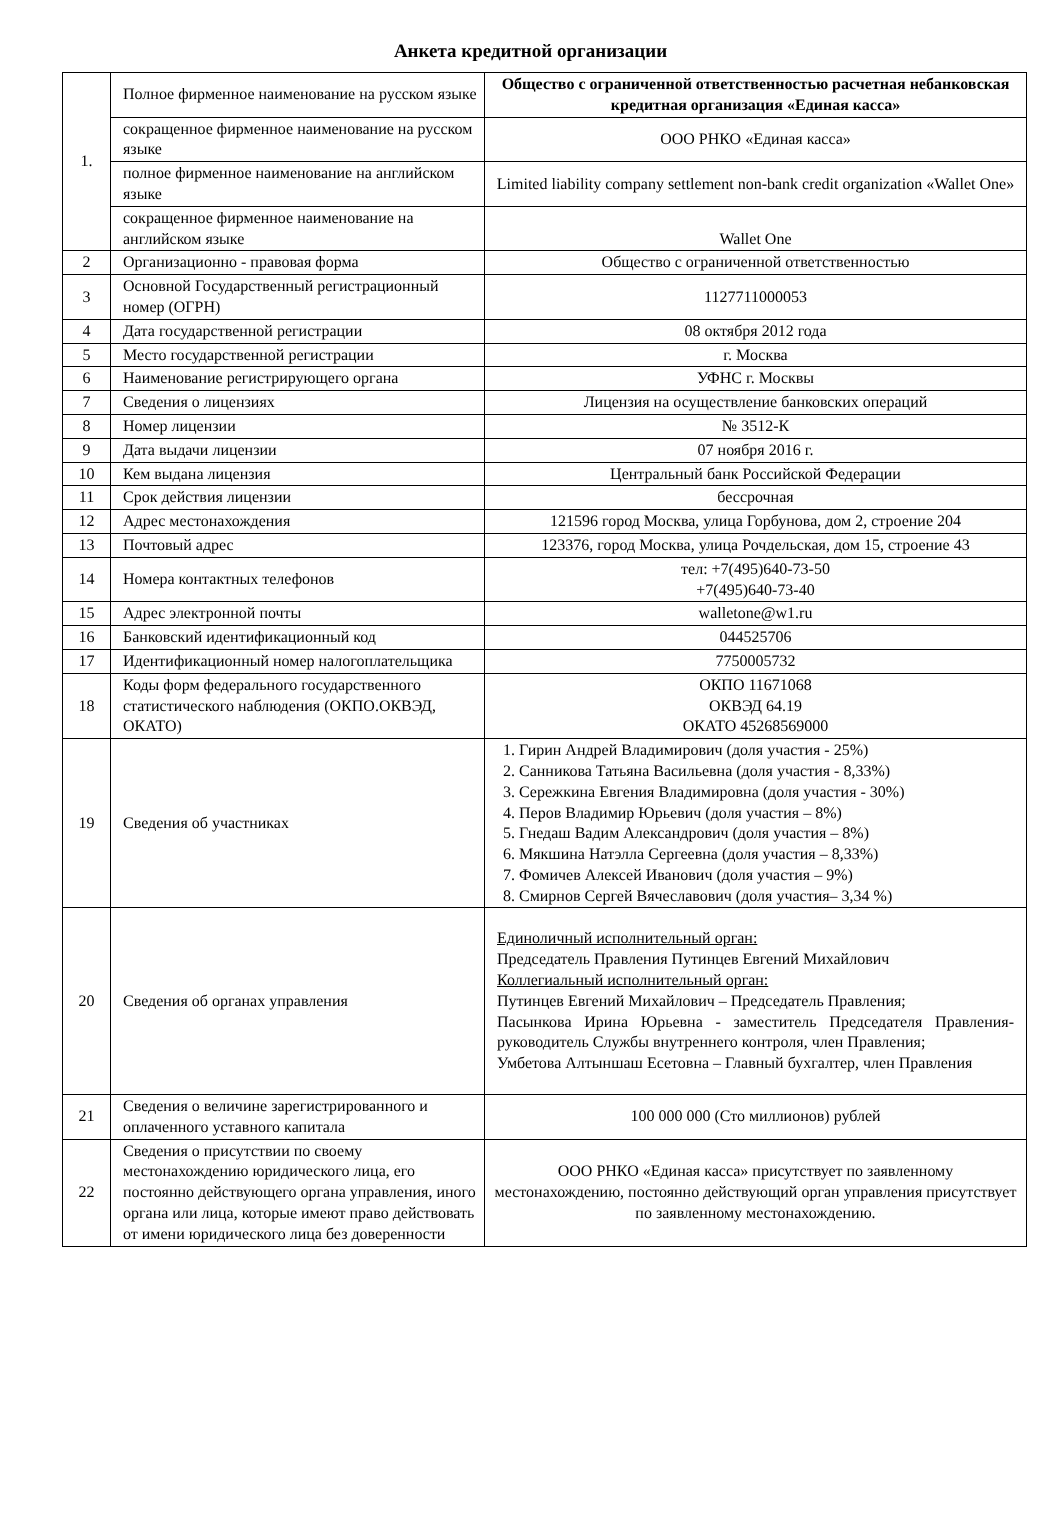Анкета кредитной организации
| 1. | Полное фирменное наименование на русском языке | Общество с ограниченной ответственностью расчетная небанковская кредитная организация «Единая касса» |
| | сокращенное фирменное наименование на русском языке | ООО РНКО «Единая касса» |
| | полное фирменное наименование на английском языке | Limited liability company settlement non-bank credit organization «Wallet One» |
| | сокращенное фирменное наименование на английском языке | Wallet One |
| 2 | Организационно - правовая форма | Общество с ограниченной ответственностью |
| 3 | Основной Государственный регистрационный номер (ОГРН) | 1127711000053 |
| 4 | Дата государственной регистрации | 08 октября 2012 года |
| 5 | Место государственной регистрации | г. Москва |
| 6 | Наименование регистрирующего органа | УФНС г. Москвы |
| 7 | Сведения о лицензиях | Лицензия на осуществление банковских операций |
| 8 | Номер лицензии | № 3512-К |
| 9 | Дата выдачи лицензии | 07 ноября 2016 г. |
| 10 | Кем выдана лицензия | Центральный банк Российской Федерации |
| 11 | Срок действия лицензии | бессрочная |
| 12 | Адрес местонахождения | 121596 город Москва, улица Горбунова, дом 2, строение 204 |
| 13 | Почтовый адрес | 123376, город Москва, улица Рочдельская, дом 15, строение 43 |
| 14 | Номера контактных телефонов | тел: +7(495)640-73-50 +7(495)640-73-40 |
| 15 | Адрес электронной почты | walletone@w1.ru |
| 16 | Банковский идентификационный код | 044525706 |
| 17 | Идентификационный номер налогоплательщика | 7750005732 |
| 18 | Коды форм федерального государственного статистического наблюдения (ОКПО.ОКВЭД, ОКАТО) | ОКПО 11671068 ОКВЭД 64.19 ОКАТО 45268569000 |
| 19 | Сведения об участниках | 1. Гирин Андрей Владимирович (доля участия - 25%) 2. Санникова Татьяна Васильевна (доля участия - 8,33%) 3. Сережкина Евгения Владимировна (доля участия - 30%) 4. Перов Владимир Юрьевич (доля участия – 8%) 5. Гнедаш Вадим Александрович (доля участия – 8%) 6. Мякшина Натэлла Сергеевна (доля участия – 8,33%) 7. Фомичев Алексей Иванович (доля участия – 9%) 8. Смирнов Сергей Вячеславович (доля участия– 3,34 %) |
| 20 | Сведения об органах управления | Единоличный исполнительный орган: Председатель Правления Путинцев Евгений Михайлович Коллегиальный исполнительный орган: Путинцев Евгений Михайлович – Председатель Правления; Пасынкова Ирина Юрьевна - заместитель Председателя Правления-руководитель Службы внутреннего контроля, член Правления; Умбетова Алтыншаш Есетовна – Главный бухгалтер, член Правления |
| 21 | Сведения о величине зарегистрированного и оплаченного уставного капитала | 100 000 000 (Сто миллионов) рублей |
| 22 | Сведения о присутствии по своему местонахождению юридического лица, его постоянно действующего органа управления, иного органа или лица, которые имеют право действовать от имени юридического лица без доверенности | ООО РНКО «Единая касса» присутствует по заявленному местонахождению, постоянно действующий орган управления присутствует по заявленному местонахождению. |